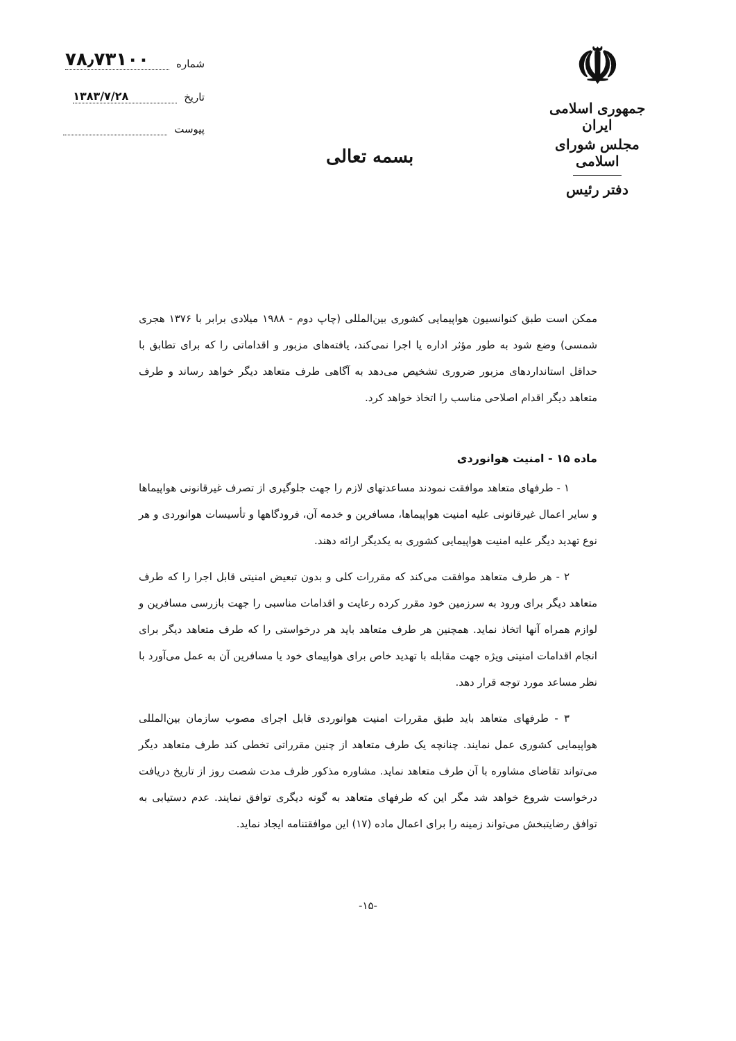☫
جمهوری اسلامی ایران
مجلس شورای اسلامی
دفتر رئیس
بسمه تعالی
شماره ۷۸٫۷۳۱۰۰
تاریخ ۱۳۸۳/۷/۲۸
پیوست
ممکن است طبق کنوانسیون هواپیمایی کشوری بین‌المللی (چاپ دوم - ۱۹۸۸ میلادی برابر با ۱۳۷۶ هجری شمسی) وضع شود به طور مؤثر اداره یا اجرا نمی‌کند، یافته‌های مزبور و اقداماتی را که برای تطابق با حداقل استانداردهای مزبور ضروری تشخیص می‌دهد به آگاهی طرف متعاهد دیگر خواهد رساند و طرف متعاهد دیگر اقدام اصلاحی مناسب را اتخاذ خواهد کرد.
ماده ۱۵ - امنیت هوانوردی
۱ - طرفهای متعاهد موافقت نمودند مساعدتهای لازم را جهت جلوگیری از تصرف غیرقانونی هواپیماها و سایر اعمال غیرقانونی علیه امنیت هواپیماها، مسافرین و خدمه آن، فرودگاهها و تأسیسات هوانوردی و هر نوع تهدید دیگر علیه امنیت هواپیمایی کشوری به یکدیگر ارائه دهند.
۲ - هر طرف متعاهد موافقت می‌کند که مقررات کلی و بدون تبعیض امنیتی قابل اجرا را که طرف متعاهد دیگر برای ورود به سرزمین خود مقرر کرده رعایت و اقدامات مناسبی را جهت بازرسی مسافرین و لوازم همراه آنها اتخاذ نماید. همچنین هر طرف متعاهد باید هر درخواستی را که طرف متعاهد دیگر برای انجام اقدامات امنیتی ویژه جهت مقابله با تهدید خاص برای هواپیمای خود یا مسافرین آن به عمل می‌آورد با نظر مساعد مورد توجه قرار دهد.
۳ - طرفهای متعاهد باید طبق مقررات امنیت هوانوردی قابل اجرای مصوب سازمان بین‌المللی هواپیمایی کشوری عمل نمایند. چنانچه یک طرف متعاهد از چنین مقرراتی تخطی کند طرف متعاهد دیگر می‌تواند تقاضای مشاوره با آن طرف متعاهد نماید. مشاوره مذکور ظرف مدت شصت روز از تاریخ دریافت درخواست شروع خواهد شد مگر این که طرفهای متعاهد به گونه دیگری توافق نمایند. عدم دستیابی به توافق رضایتبخش می‌تواند زمینه را برای اعمال ماده (۱۷) این موافقتنامه ایجاد نماید.
-۱۵-